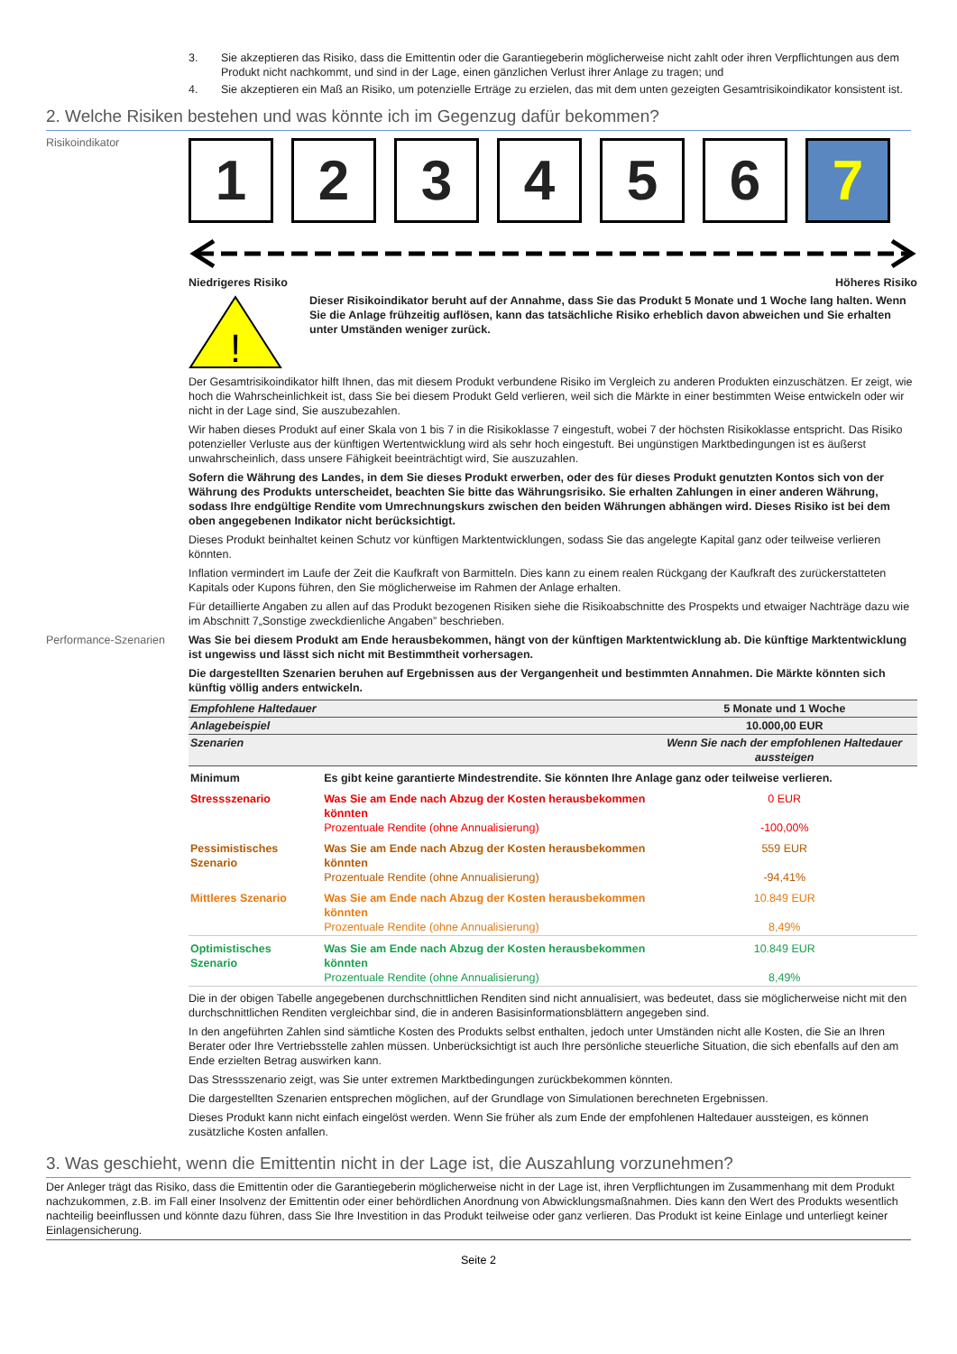3. Sie akzeptieren das Risiko, dass die Emittentin oder die Garantiegeberin möglicherweise nicht zahlt oder ihren Verpflichtungen aus dem Produkt nicht nachkommt, und sind in der Lage, einen gänzlichen Verlust ihrer Anlage zu tragen; und
4. Sie akzeptieren ein Maß an Risiko, um potenzielle Erträge zu erzielen, das mit dem unten gezeigten Gesamtrisikoindikator konsistent ist.
2. Welche Risiken bestehen und was könnte ich im Gegenzug dafür bekommen?
Risikoindikator
1 2 3 4 5 6 7
Niedrigeres Risiko Höheres Risiko
!
Dieser Risikoindikator beruht auf der Annahme, dass Sie das Produkt 5 Monate und 1 Woche lang halten. Wenn Sie die Anlage frühzeitig auflösen, kann das tatsächliche Risiko erheblich davon abweichen und Sie erhalten unter Umständen weniger zurück.
Der Gesamtrisikoindikator hilft Ihnen, das mit diesem Produkt verbundene Risiko im Vergleich zu anderen Produkten einzuschätzen. Er zeigt, wie hoch die Wahrscheinlichkeit ist, dass Sie bei diesem Produkt Geld verlieren, weil sich die Märkte in einer bestimmten Weise entwickeln oder wir nicht in der Lage sind, Sie auszubezahlen.
Wir haben dieses Produkt auf einer Skala von 1 bis 7 in die Risikoklasse 7 eingestuft, wobei 7 der höchsten Risikoklasse entspricht. Das Risiko potenzieller Verluste aus der künftigen Wertentwicklung wird als sehr hoch eingestuft. Bei ungünstigen Marktbedingungen ist es äußerst unwahrscheinlich, dass unsere Fähigkeit beeinträchtigt wird, Sie auszuzahlen.
Sofern die Währung des Landes, in dem Sie dieses Produkt erwerben, oder des für dieses Produkt genutzten Kontos sich von der Währung des Produkts unterscheidet, beachten Sie bitte das Währungsrisiko. Sie erhalten Zahlungen in einer anderen Währung, sodass Ihre endgültige Rendite vom Umrechnungskurs zwischen den beiden Währungen abhängen wird. Dieses Risiko ist bei dem oben angegebenen Indikator nicht berücksichtigt.
Dieses Produkt beinhaltet keinen Schutz vor künftigen Marktentwicklungen, sodass Sie das angelegte Kapital ganz oder teilweise verlieren könnten.
Inflation vermindert im Laufe der Zeit die Kaufkraft von Barmitteln. Dies kann zu einem realen Rückgang der Kaufkraft des zurückerstatteten Kapitals oder Kupons führen, den Sie möglicherweise im Rahmen der Anlage erhalten.
Für detaillierte Angaben zu allen auf das Produkt bezogenen Risiken siehe die Risikoabschnitte des Prospekts und etwaiger Nachträge dazu wie im Abschnitt 7„Sonstige zweckdienliche Angaben” beschrieben.
Performance-Szenarien Was Sie bei diesem Produkt am Ende herausbekommen, hängt von der künftigen Marktentwicklung ab. Die künftige Marktentwicklung ist ungewiss und lässt sich nicht mit Bestimmtheit vorhersagen.
Die dargestellten Szenarien beruhen auf Ergebnissen aus der Vergangenheit und bestimmten Annahmen. Die Märkte könnten sich künftig völlig anders entwickeln.
| Empfohlene Haltedauer | | 5 Monate und 1 Woche |
| Anlagebeispiel | | 10.000,00 EUR |
| Szenarien | | Wenn Sie nach der empfohlenen Haltedauer aussteigen |
| Minimum | Es gibt keine garantierte Mindestrendite. Sie könnten Ihre Anlage ganz oder teilweise verlieren. | |
| Stressszenario | Was Sie am Ende nach Abzug der Kosten herausbekommen könnten Prozentuale Rendite (ohne Annualisierung) | 0 EUR -100,00% |
| Pessimistisches Szenario | Was Sie am Ende nach Abzug der Kosten herausbekommen könnten Prozentuale Rendite (ohne Annualisierung) | 559 EUR -94,41% |
| Mittleres Szenario | Was Sie am Ende nach Abzug der Kosten herausbekommen könnten Prozentuale Rendite (ohne Annualisierung) | 10.849 EUR 8,49% |
| Optimistisches Szenario | Was Sie am Ende nach Abzug der Kosten herausbekommen könnten Prozentuale Rendite (ohne Annualisierung) | 10.849 EUR 8,49% |
Die in der obigen Tabelle angegebenen durchschnittlichen Renditen sind nicht annualisiert, was bedeutet, dass sie möglicherweise nicht mit den durchschnittlichen Renditen vergleichbar sind, die in anderen Basisinformationsblättern angegeben sind.
In den angeführten Zahlen sind sämtliche Kosten des Produkts selbst enthalten, jedoch unter Umständen nicht alle Kosten, die Sie an Ihren Berater oder Ihre Vertriebsstelle zahlen müssen. Unberücksichtigt ist auch Ihre persönliche steuerliche Situation, die sich ebenfalls auf den am Ende erzielten Betrag auswirken kann.
Das Stressszenario zeigt, was Sie unter extremen Marktbedingungen zurückbekommen könnten.
Die dargestellten Szenarien entsprechen möglichen, auf der Grundlage von Simulationen berechneten Ergebnissen.
Dieses Produkt kann nicht einfach eingelöst werden. Wenn Sie früher als zum Ende der empfohlenen Haltedauer aussteigen, es können zusätzliche Kosten anfallen.
3. Was geschieht, wenn die Emittentin nicht in der Lage ist, die Auszahlung vorzunehmen?
Der Anleger trägt das Risiko, dass die Emittentin oder die Garantiegeberin möglicherweise nicht in der Lage ist, ihren Verpflichtungen im Zusammenhang mit dem Produkt nachzukommen, z.B. im Fall einer Insolvenz der Emittentin oder einer behördlichen Anordnung von Abwicklungsmaßnahmen. Dies kann den Wert des Produkts wesentlich nachteilig beeinflussen und könnte dazu führen, dass Sie Ihre Investition in das Produkt teilweise oder ganz verlieren. Das Produkt ist keine Einlage und unterliegt keiner Einlagensicherung.
Seite 2